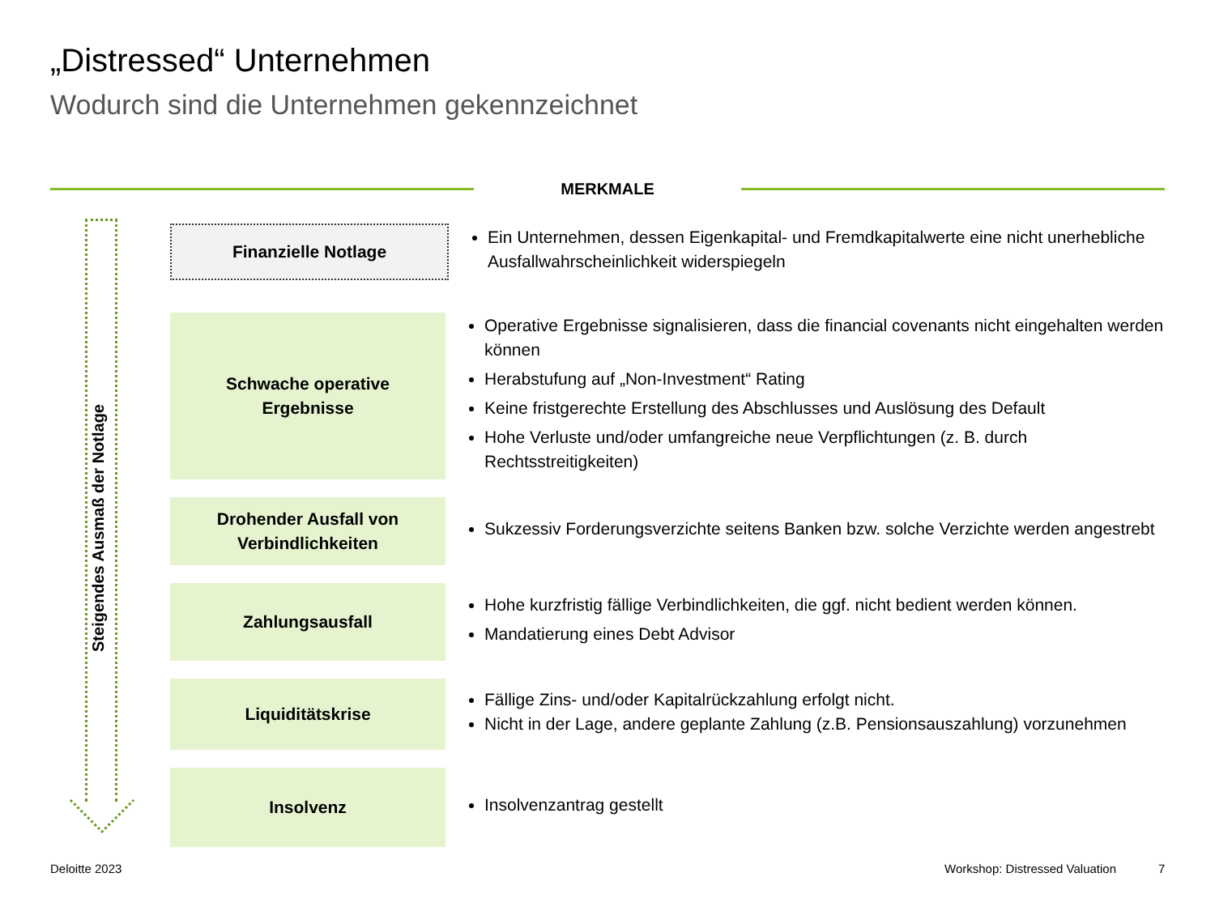„Distressed“ Unternehmen
Wodurch sind die Unternehmen gekennzeichnet
MERKMALE
Steigendes Ausmaß der Notlage
Finanzielle Notlage
Ein Unternehmen, dessen Eigenkapital- und Fremdkapitalwerte eine nicht unerhebliche Ausfallwahrscheinlichkeit widerspiegeln
Schwache operative
Ergebnisse
Operative Ergebnisse signalisieren, dass die financial covenants nicht eingehalten werden können
Herabstufung auf „Non-Investment“ Rating
Keine fristgerechte Erstellung des Abschlusses und Auslösung des Default
Hohe Verluste und/oder umfangreiche neue Verpflichtungen (z. B. durch Rechtsstreitigkeiten)
Drohender Ausfall von
Verbindlichkeiten
Sukzessiv Forderungsverzichte seitens Banken bzw. solche Verzichte werden angestrebt
Zahlungsausfall
Hohe kurzfristig fällige Verbindlichkeiten, die ggf. nicht bedient werden können.
Mandatierung eines Debt Advisor
Liquiditätskrise
Fällige Zins- und/oder Kapitalrückzahlung erfolgt nicht.
Nicht in der Lage, andere geplante Zahlung (z.B. Pensionsauszahlung) vorzunehmen
Insolvenz
Insolvenzantrag gestellt
Deloitte 2023 Workshop: Distressed Valuation 7